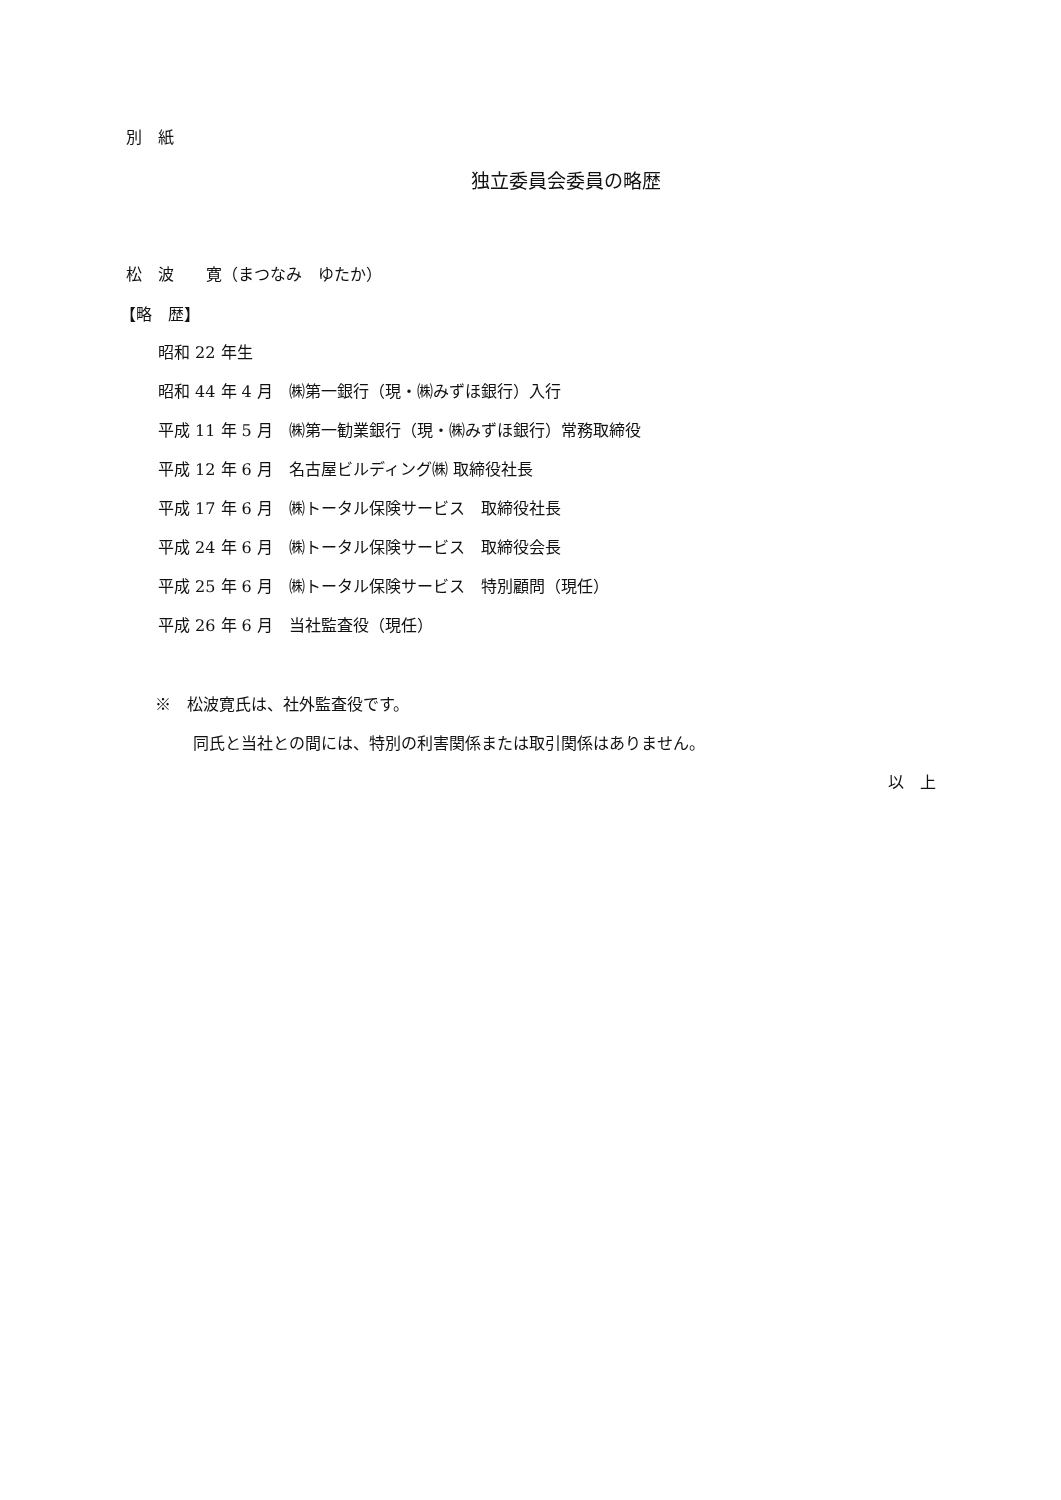別　紙
独立委員会委員の略歴
松　波　　寛（まつなみ　ゆたか）
【略　歴】
昭和 22 年生
昭和 44 年 4 月　㈱第一銀行（現・㈱みずほ銀行）入行
平成 11 年 5 月　㈱第一勧業銀行（現・㈱みずほ銀行）常務取締役
平成 12 年 6 月　名古屋ビルディング㈱ 取締役社長
平成 17 年 6 月　㈱トータル保険サービス　取締役社長
平成 24 年 6 月　㈱トータル保険サービス　取締役会長
平成 25 年 6 月　㈱トータル保険サービス　特別顧問（現任）
平成 26 年 6 月　当社監査役（現任）
※　松波寛氏は、社外監査役です。
同氏と当社との間には、特別の利害関係または取引関係はありません。
以　上